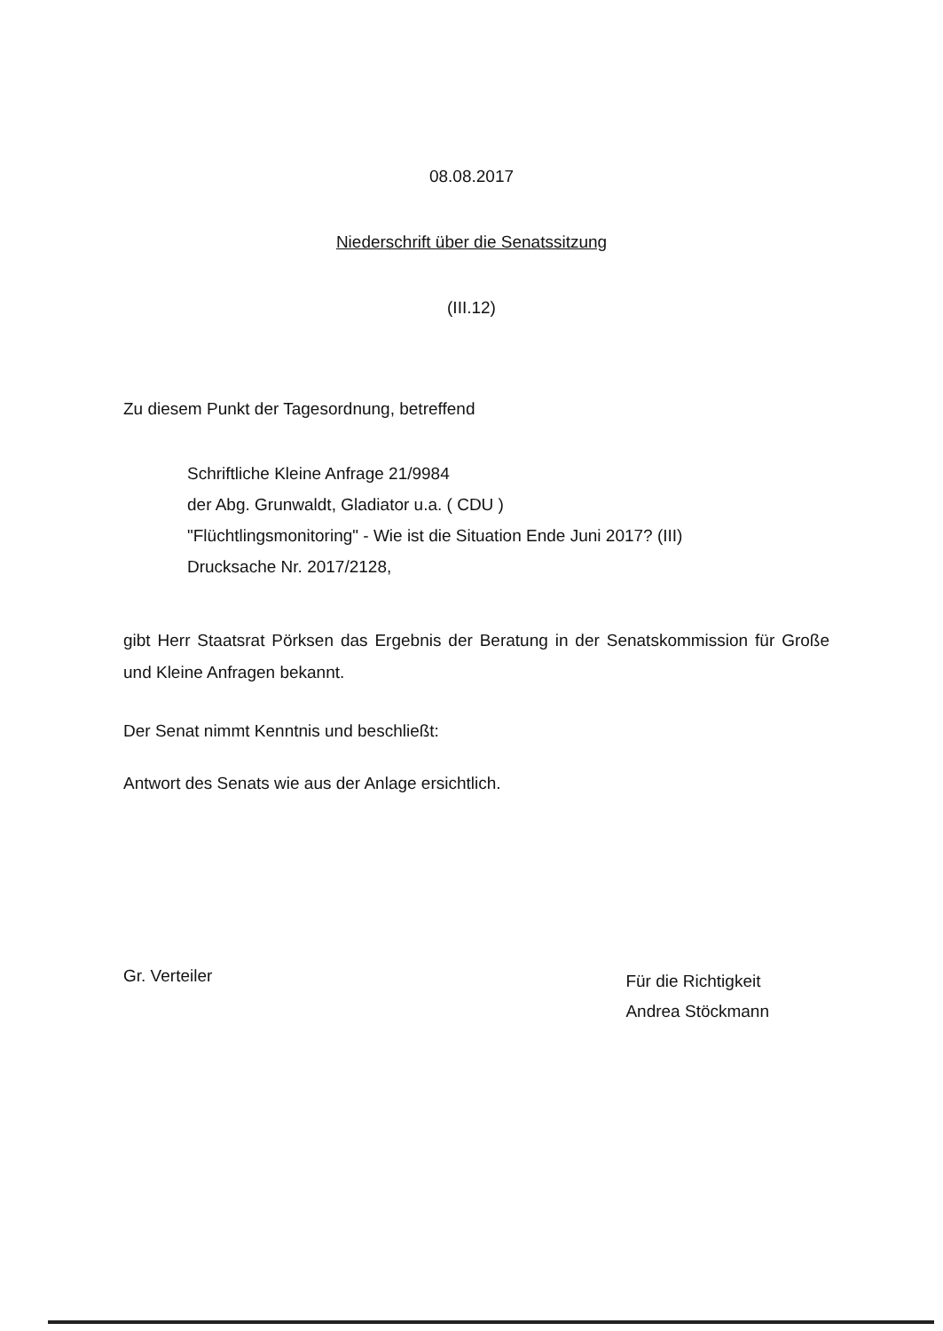08.08.2017
Niederschrift über die Senatssitzung
(III.12)
Zu diesem Punkt der Tagesordnung, betreffend
Schriftliche Kleine Anfrage 21/9984
der Abg. Grunwaldt, Gladiator u.a. ( CDU )
"Flüchtlingsmonitoring" - Wie ist die Situation Ende Juni 2017? (III)
Drucksache Nr. 2017/2128,
gibt Herr Staatsrat Pörksen das Ergebnis der Beratung in der Senatskommission für Große und Kleine Anfragen bekannt.
Der Senat nimmt Kenntnis und beschließt:
Antwort des Senats wie aus der Anlage ersichtlich.
Gr. Verteiler
Für die Richtigkeit
Andrea Stöckmann